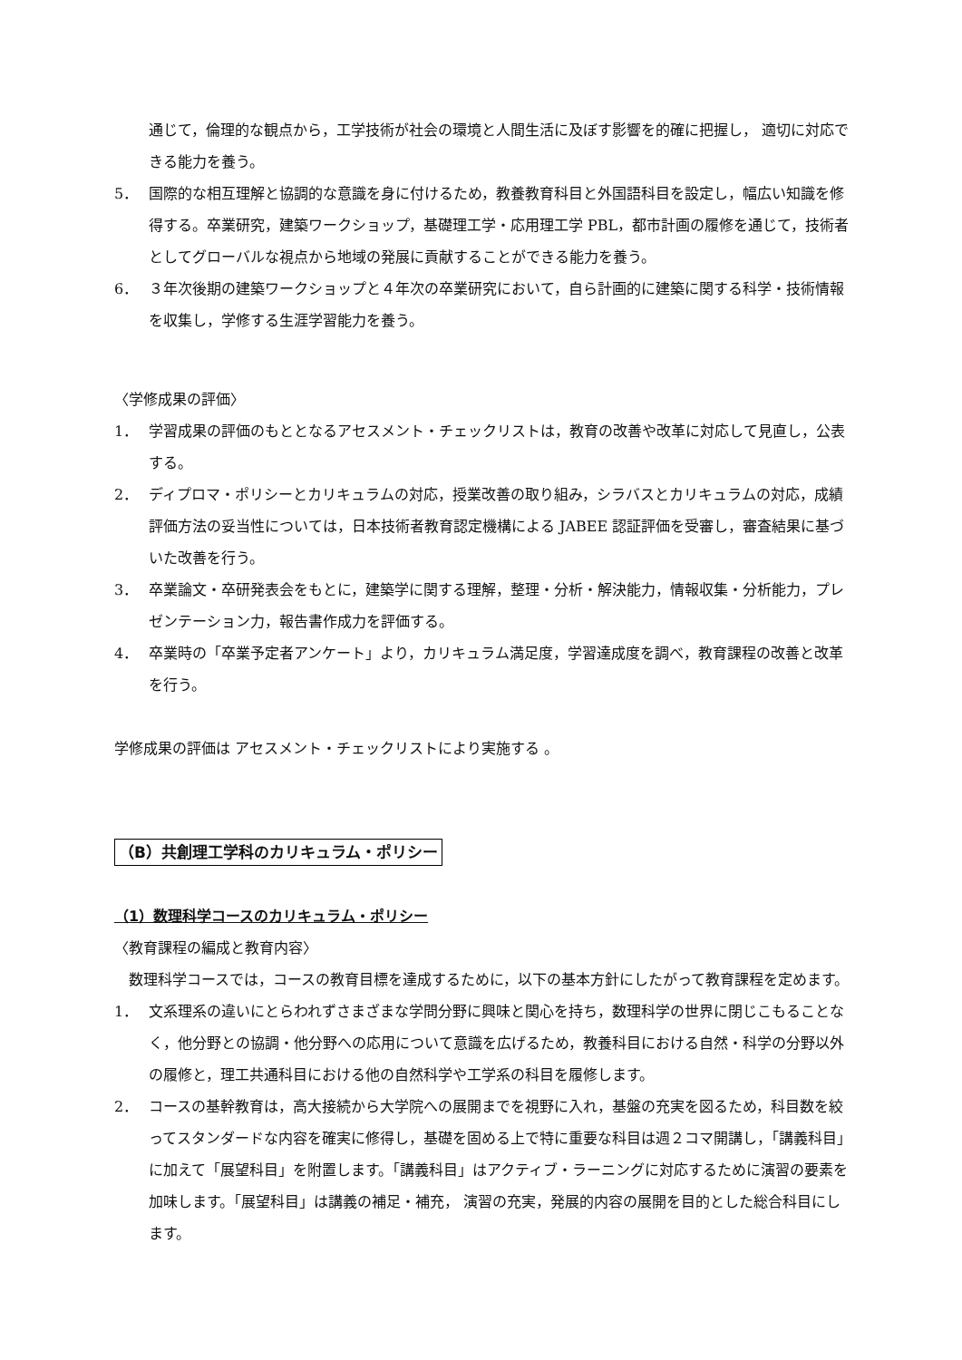通じて，倫理的な観点から，工学技術が社会の環境と人間生活に及ぼす影響を的確に把握し， 適切に対応できる能力を養う。
5． 国際的な相互理解と協調的な意識を身に付けるため，教養教育科目と外国語科目を設定し，幅広い知識を修得する。卒業研究，建築ワークショップ，基礎理工学・応用理工学 PBL，都市計画の履修を通じて，技術者としてグローバルな視点から地域の発展に貢献することができる能力を養う。
6． ３年次後期の建築ワークショップと４年次の卒業研究において，自ら計画的に建築に関する科学・技術情報を収集し，学修する生涯学習能力を養う。
〈学修成果の評価〉
1． 学習成果の評価のもととなるアセスメント・チェックリストは，教育の改善や改革に対応して見直し，公表する。
2． ディプロマ・ポリシーとカリキュラムの対応，授業改善の取り組み，シラバスとカリキュラムの対応，成績評価方法の妥当性については，日本技術者教育認定機構による JABEE 認証評価を受審し，審査結果に基づいた改善を行う。
3． 卒業論文・卒研発表会をもとに，建築学に関する理解，整理・分析・解決能力，情報収集・分析能力，プレゼンテーション力，報告書作成力を評価する。
4． 卒業時の「卒業予定者アンケート」より，カリキュラム満足度，学習達成度を調べ，教育課程の改善と改革を行う。
学修成果の評価は アセスメント・チェックリストにより実施する 。
（B）共創理工学科のカリキュラム・ポリシー
（1）数理科学コースのカリキュラム・ポリシー
〈教育課程の編成と教育内容〉
　数理科学コースでは，コースの教育目標を達成するために，以下の基本方針にしたがって教育課程を定めます。
1． 文系理系の違いにとらわれずさまざまな学問分野に興味と関心を持ち，数理科学の世界に閉じこもることなく，他分野との協調・他分野への応用について意識を広げるため，教養科目における自然・科学の分野以外の履修と，理工共通科目における他の自然科学や工学系の科目を履修します。
2． コースの基幹教育は，高大接続から大学院への展開までを視野に入れ，基盤の充実を図るため，科目数を絞ってスタンダードな内容を確実に修得し，基礎を固める上で特に重要な科目は週２コマ開講し，「講義科目」に加えて「展望科目」を附置します。「講義科目」はアクティブ・ラーニングに対応するために演習の要素を加味します。「展望科目」は講義の補足・補充， 演習の充実，発展的内容の展開を目的とした総合科目にします。